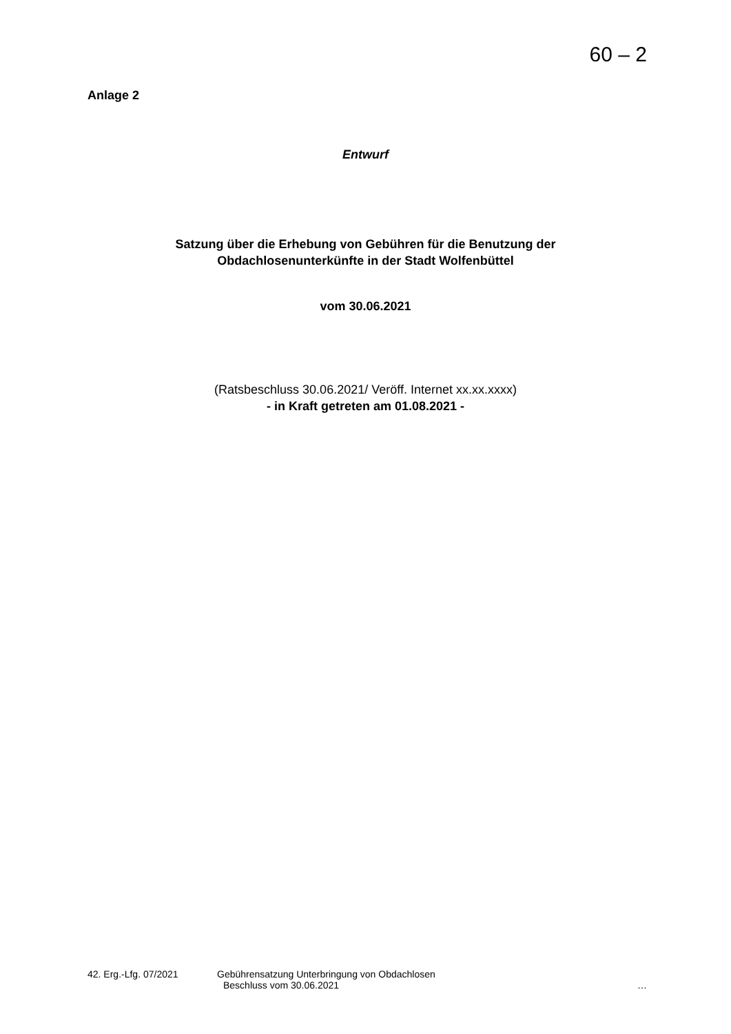60 – 2
Anlage 2
Entwurf
Satzung über die Erhebung von Gebühren für die Benutzung der
Obdachlosenunterkünfte in der Stadt Wolfenbüttel
vom 30.06.2021
(Ratsbeschluss 30.06.2021/ Veröff. Internet xx.xx.xxxx)
- in Kraft getreten am 01.08.2021 -
42. Erg.-Lfg. 07/2021 Gebührensatzung Unterbringung von Obdachlosen
Beschluss vom 30.06.2021 …